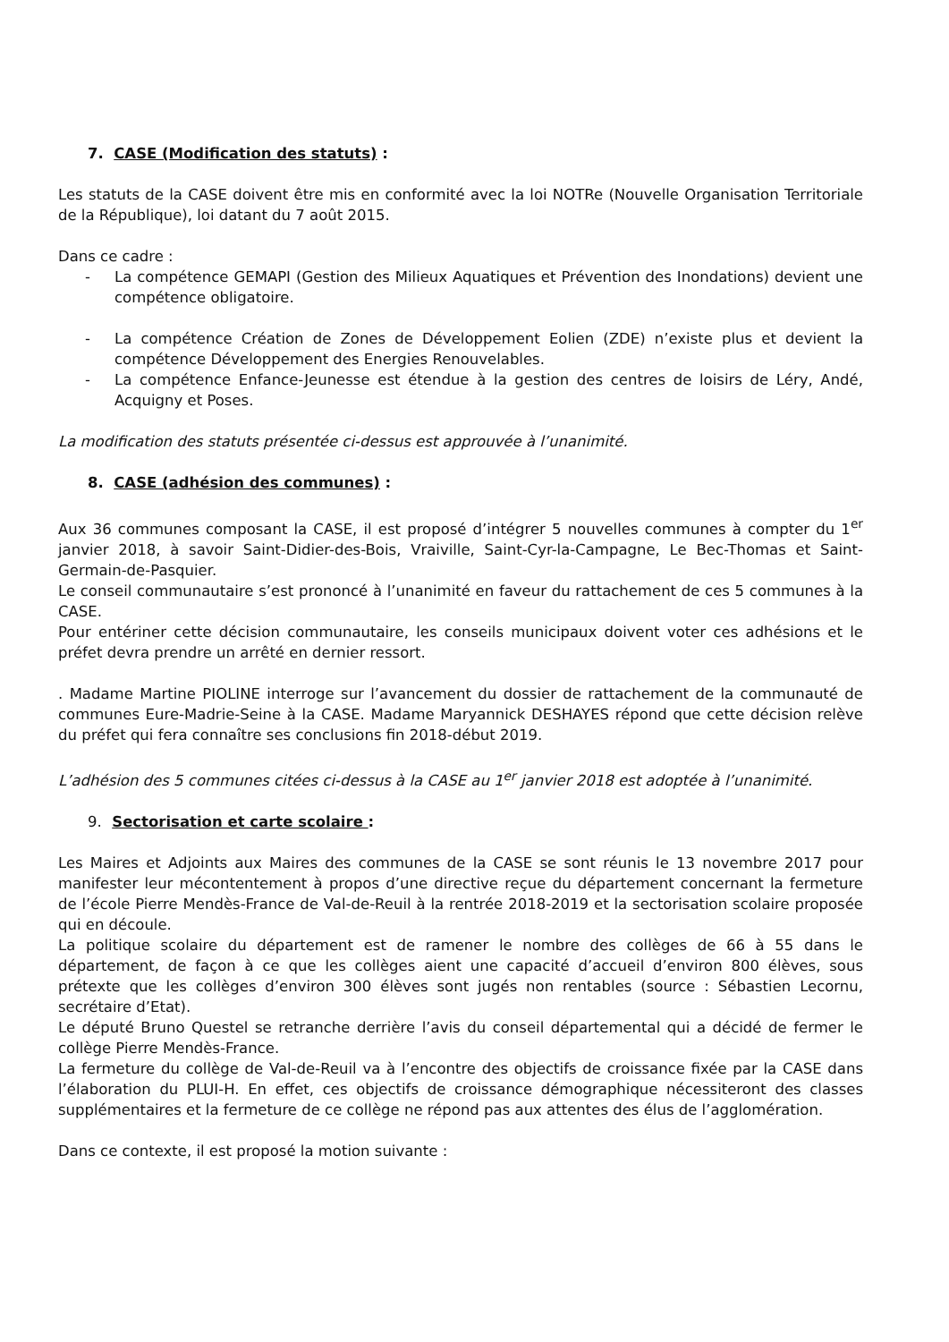7. CASE (Modification des statuts) :
Les statuts de la CASE doivent être mis en conformité avec la loi NOTRe (Nouvelle Organisation Territoriale de la République), loi datant du 7 août 2015.
Dans ce cadre :
- La compétence GEMAPI (Gestion des Milieux Aquatiques et Prévention des Inondations) devient une compétence obligatoire.
- La compétence Création de Zones de Développement Eolien (ZDE) n’existe plus et devient la compétence Développement des Energies Renouvelables.
- La compétence Enfance-Jeunesse est étendue à la gestion des centres de loisirs de Léry, Andé, Acquigny et Poses.
La modification des statuts présentée ci-dessus est approuvée à l’unanimité.
8. CASE (adhésion des communes) :
Aux 36 communes composant la CASE, il est proposé d’intégrer 5 nouvelles communes à compter du 1<sup>er</sup> janvier 2018, à savoir Saint-Didier-des-Bois, Vraiville, Saint-Cyr-la-Campagne, Le Bec-Thomas et Saint-Germain-de-Pasquier.
Le conseil communautaire s’est prononcé à l’unanimité en faveur du rattachement de ces 5 communes à la CASE.
Pour entériner cette décision communautaire, les conseils municipaux doivent voter ces adhésions et le préfet devra prendre un arrêté en dernier ressort.
. Madame Martine PIOLINE interroge sur l’avancement du dossier de rattachement de la communauté de communes Eure-Madrie-Seine à la CASE. Madame Maryannick DESHAYES répond que cette décision relève du préfet qui fera connaître ses conclusions fin 2018-début 2019.
L’adhésion des 5 communes citées ci-dessus à la CASE au 1<sup>er</sup> janvier 2018 est adoptée à l’unanimité.
9. Sectorisation et carte scolaire :
Les Maires et Adjoints aux Maires des communes de la CASE se sont réunis le 13 novembre 2017 pour manifester leur mécontentement à propos d’une directive reçue du département concernant la fermeture de l’école Pierre Mendès-France de Val-de-Reuil à la rentrée 2018-2019 et la sectorisation scolaire proposée qui en découle.
La politique scolaire du département est de ramener le nombre des collèges de 66 à 55 dans le département, de façon à ce que les collèges aient une capacité d’accueil d’environ 800 élèves, sous prétexte que les collèges d’environ 300 élèves sont jugés non rentables (source : Sébastien Lecornu, secrétaire d’Etat).
Le député Bruno Questel se retranche derrière l’avis du conseil départemental qui a décidé de fermer le collège Pierre Mendès-France.
La fermeture du collège de Val-de-Reuil va à l’encontre des objectifs de croissance fixée par la CASE dans l’élaboration du PLUI-H. En effet, ces objectifs de croissance démographique nécessiteront des classes supplémentaires et la fermeture de ce collège ne répond pas aux attentes des élus de l’agglomération.
Dans ce contexte, il est proposé la motion suivante :